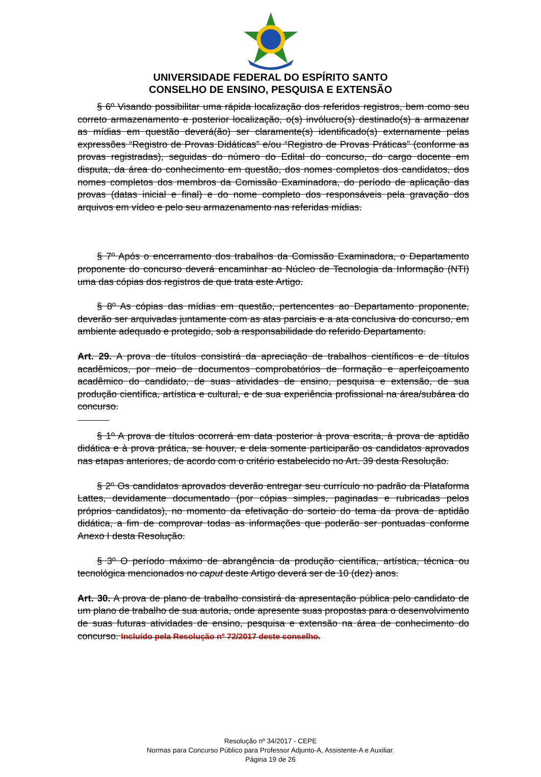UNIVERSIDADE FEDERAL DO ESPÍRITO SANTO
CONSELHO DE ENSINO, PESQUISA E EXTENSÃO
§ 6º Visando possibilitar uma rápida localização dos referidos registros, bem como seu correto armazenamento e posterior localização, o(s) invólucro(s) destinado(s) a armazenar as mídias em questão deverá(ão) ser claramente(s) identificado(s) externamente pelas expressões “Registro de Provas Didáticas” e/ou “Registro de Provas Práticas” (conforme as provas registradas), seguidas do número do Edital do concurso, do cargo docente em disputa, da área do conhecimento em questão, dos nomes completos dos candidatos, dos nomes completos dos membros da Comissão Examinadora, do período de aplicação das provas (datas inicial e final) e do nome completo dos responsáveis pela gravação dos arquivos em vídeo e pelo seu armazenamento nas referidas mídias.
§ 7º Após o encerramento dos trabalhos da Comissão Examinadora, o Departamento proponente do concurso deverá encaminhar ao Núcleo de Tecnologia da Informação (NTI) uma das cópias dos registros de que trata este Artigo.
§ 8º As cópias das mídias em questão, pertencentes ao Departamento proponente, deverão ser arquivadas juntamente com as atas parciais e a ata conclusiva do concurso, em ambiente adequado e protegido, sob a responsabilidade do referido Departamento.
Art. 29. A prova de títulos consistirá da apreciação de trabalhos científicos e de títulos acadêmicos, por meio de documentos comprobatórios de formação e aperfeiçoamento acadêmico do candidato, de suas atividades de ensino, pesquisa e extensão, de sua produção científica, artística e cultural, e de sua experiência profissional na área/subárea do concurso.
§ 1º A prova de títulos ocorrerá em data posterior à prova escrita, à prova de aptidão didática e à prova prática, se houver, e dela somente participarão os candidatos aprovados nas etapas anteriores, de acordo com o critério estabelecido no Art. 39 desta Resolução.
§ 2º Os candidatos aprovados deverão entregar seu currículo no padrão da Plataforma Lattes, devidamente documentado (por cópias simples, paginadas e rubricadas pelos próprios candidatos), no momento da efetivação do sorteio do tema da prova de aptidão didática, a fim de comprovar todas as informações que poderão ser pontuadas conforme Anexo I desta Resolução.
§ 3º O período máximo de abrangência da produção científica, artística, técnica ou tecnológica mencionados no caput deste Artigo deverá ser de 10 (dez) anos.
Art. 30. A prova de plano de trabalho consistirá da apresentação pública pelo candidato de um plano de trabalho de sua autoria, onde apresente suas propostas para o desenvolvimento de suas futuras atividades de ensino, pesquisa e extensão na área de conhecimento do concurso. Incluído pela Resolução nº 72/2017 deste conselho.
Resolução nº 34/2017 - CEPE
Normas para Concurso Público para Professor Adjunto-A, Assistente-A e Auxiliar.
Página 19 de 26